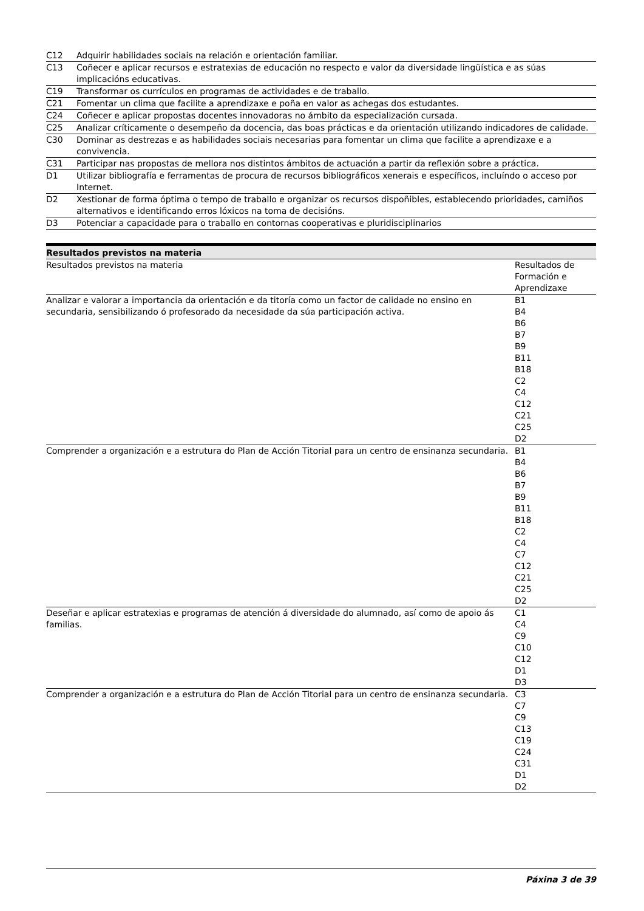| C12 | Adquirir habilidades sociais na relación e orientación familiar. |
| C13 | Coñecer e aplicar recursos e estratexias de educación no respecto e valor da diversidade lingüística e as súas implicacións educativas. |
| C19 | Transformar os currículos en programas de actividades e de traballo. |
| C21 | Fomentar un clima que facilite a aprendizaxe e poña en valor as achegas dos estudantes. |
| C24 | Coñecer e aplicar propostas docentes innovadoras no ámbito da especialización cursada. |
| C25 | Analizar críticamente o desempeño da docencia, das boas prácticas e da orientación utilizando indicadores de calidade. |
| C30 | Dominar as destrezas e as habilidades sociais necesarias para fomentar un clima que facilite a aprendizaxe e a convivencia. |
| C31 | Participar nas propostas de mellora nos distintos ámbitos de actuación a partir da reflexión sobre a práctica. |
| D1 | Utilizar bibliografía e ferramentas de procura de recursos bibliográficos xenerais e específicos, incluíndo o acceso por Internet. |
| D2 | Xestionar de forma óptima o tempo de traballo e organizar os recursos dispoñibles, establecendo prioridades, camiños alternativos e identificando erros lóxicos na toma de decisións. |
| D3 | Potenciar a capacidade para o traballo en contornas cooperativas e pluridisciplinarios |
Resultados previstos na materia
| Resultados previstos na materia | Resultados de Formación e Aprendizaxe |
| --- | --- |
| Analizar e valorar a importancia da orientación e da titoría como un factor de calidade no ensino en secundaria, sensibilizando ó profesorado da necesidade da súa participación activa. | B1 B4 B6 B7 B9 B11 B18 C2 C4 C12 C21 C25 D2 |
| Comprender a organización e a estrutura do Plan de Acción Titorial para un centro de ensinanza secundaria. | B1 B4 B6 B7 B9 B11 B18 C2 C4 C7 C12 C21 C25 D2 |
| Deseñar e aplicar estratexias e programas de atención á diversidade do alumnado, así como de apoio ás familias. | C1 C4 C9 C10 C12 D1 D3 |
| Comprender a organización e a estrutura do Plan de Acción Titorial para un centro de ensinanza secundaria. | C3 C7 C9 C13 C19 C24 C31 D1 D2 |
Páxina 3 de 39